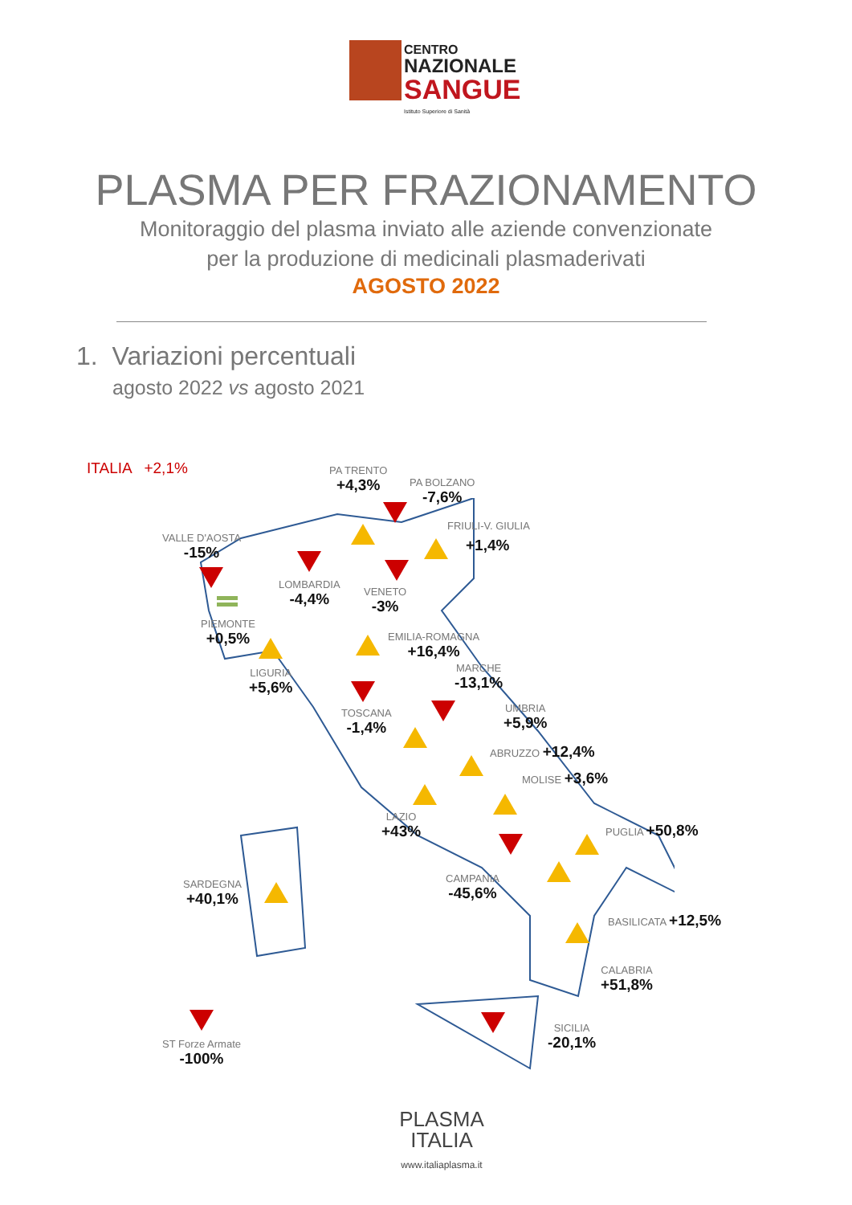CENTRO
NAZIONALE
SANGUE
Istituto Superiore di Sanità
PLASMA PER FRAZIONAMENTO
Monitoraggio del plasma inviato alle aziende convenzionate
per la produzione di medicinali plasmaderivati
AGOSTO 2022
1. Variazioni percentuali
agosto 2022 vs agosto 2021
ITALIA +2,1% PA TRENTO
+4,3%
PA BOLZANO
-7,6%
FRIULI-V. GIULIA
+1,4%
VALLE D'AOSTA
-15%
LOMBARDIA
-4,4%
VENETO
-3%
PIEMONTE
+0,5%
EMILIA-ROMAGNA
+16,4%
LIGURIA
+5,6%
MARCHE
-13,1%
TOSCANA
-1,4%
UMBRIA
+5,9%
ABRUZZO +12,4%
MOLISE +3,6%
LAZIO
+43%
PUGLIA +50,8%
SARDEGNA
+40,1%
CAMPANIA
-45,6%
BASILICATA +12,5%
CALABRIA
+51,8%
SICILIA
-20,1%
ST Forze Armate
-100%
PLASMA
ITALIA
www.italiaplasma.it